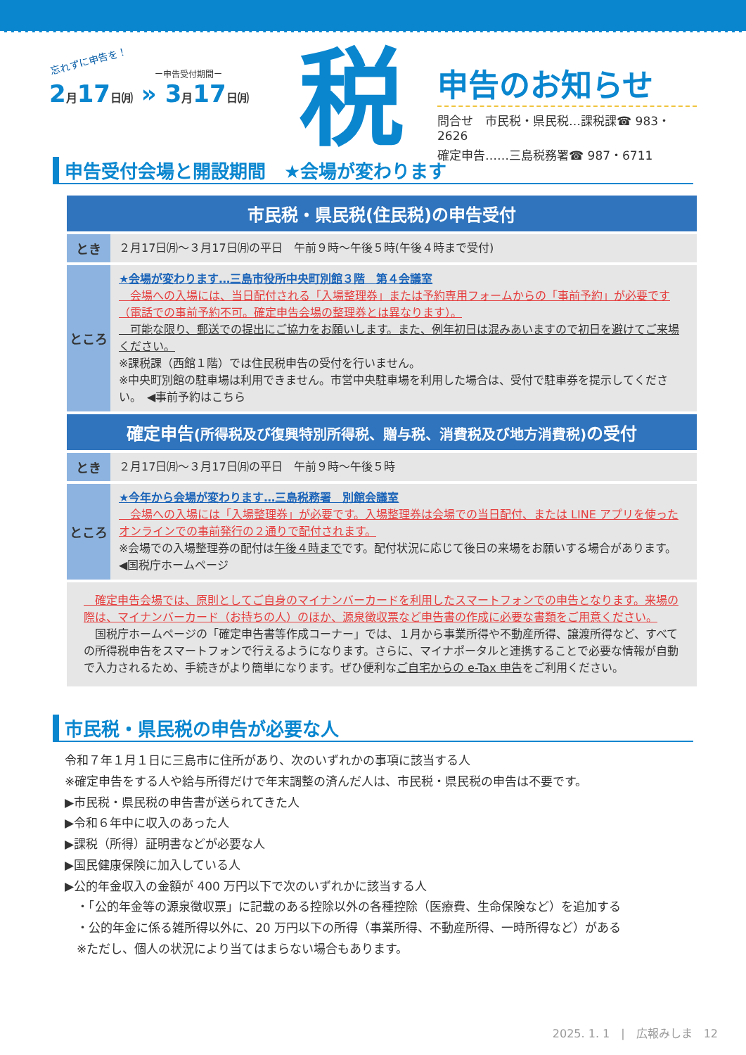忘れずに申告を！
ー申告受付期間ー
2月17日㈪ » 3月17日㈪
税
申告のお知らせ
問合せ　市民税・県民税…課税課☎ 983・2626
確定申告……三島税務署☎ 987・6711
申告受付会場と開設期間　★会場が変わります
| 市民税・県民税(住民税)の申告受付 | |
| --- | --- |
| とき | ２月17日㈪～３月17日㈪の平日 午前９時～午後５時(午後４時まで受付) |
| ところ | ★会場が変わります…三島市役所中央町別館３階 第４会議室 会場への入場には、当日配付される「入場整理券」または予約専用フォームからの「事前予約」が必要です（電話での事前予約不可。確定申告会場の整理券とは異なります）。 可能な限り、郵送での提出にご協力をお願いします。また、例年初日は混みあいますので初日を避けてご来場ください。 ※課税課（西館１階）では住民税申告の受付を行いません。 ※中央町別館の駐車場は利用できません。市営中央駐車場を利用した場合は、受付で駐車券を提示してください。 ◀事前予約はこちら |
| 確定申告 (所得税及び復興特別所得税、贈与税、消費税及び地方消費税) の受付 | |
| とき | ２月17日㈪～３月17日㈪の平日 午前９時～午後５時 |
| ところ | ★今年から会場が変わります…三島税務署 別館会議室 会場への入場には「入場整理券」が必要です。入場整理券は会場での当日配付、または LINE アプリを使ったオンラインでの事前発行の２通りで配付されます。 ※会場での入場整理券の配付は 午後４時まで です。配付状況に応じて後日の来場をお願いする場合があります。 ◀国税庁ホームページ |
　確定申告会場では、原則としてご自身のマイナンバーカードを利用したスマートフォンでの申告となります。来場の際は、マイナンバーカード（お持ちの人）のほか、源泉徴収票など申告書の作成に必要な書類をご用意ください。
　国税庁ホームページの「確定申告書等作成コーナー」では、１月から事業所得や不動産所得、譲渡所得など、すべての所得税申告をスマートフォンで行えるようになります。さらに、マイナポータルと連携することで必要な情報が自動で入力されるため、手続きがより簡単になります。ぜひ便利なご自宅からの e-Tax 申告をご利用ください。
市民税・県民税の申告が必要な人
令和７年１月１日に三島市に住所があり、次のいずれかの事項に該当する人
※確定申告をする人や給与所得だけで年末調整の済んだ人は、市民税・県民税の申告は不要です。
▶市民税・県民税の申告書が送られてきた人
▶令和６年中に収入のあった人
▶課税（所得）証明書などが必要な人
▶国民健康保険に加入している人
▶公的年金収入の金額が 400 万円以下で次のいずれかに該当する人
　・「公的年金等の源泉徴収票」に記載のある控除以外の各種控除（医療費、生命保険など）を追加する
　・公的年金に係る雑所得以外に、20 万円以下の所得（事業所得、不動産所得、一時所得など）がある
　※ただし、個人の状況により当てはまらない場合もあります。
2025. 1. 1　|　広報みしま　12